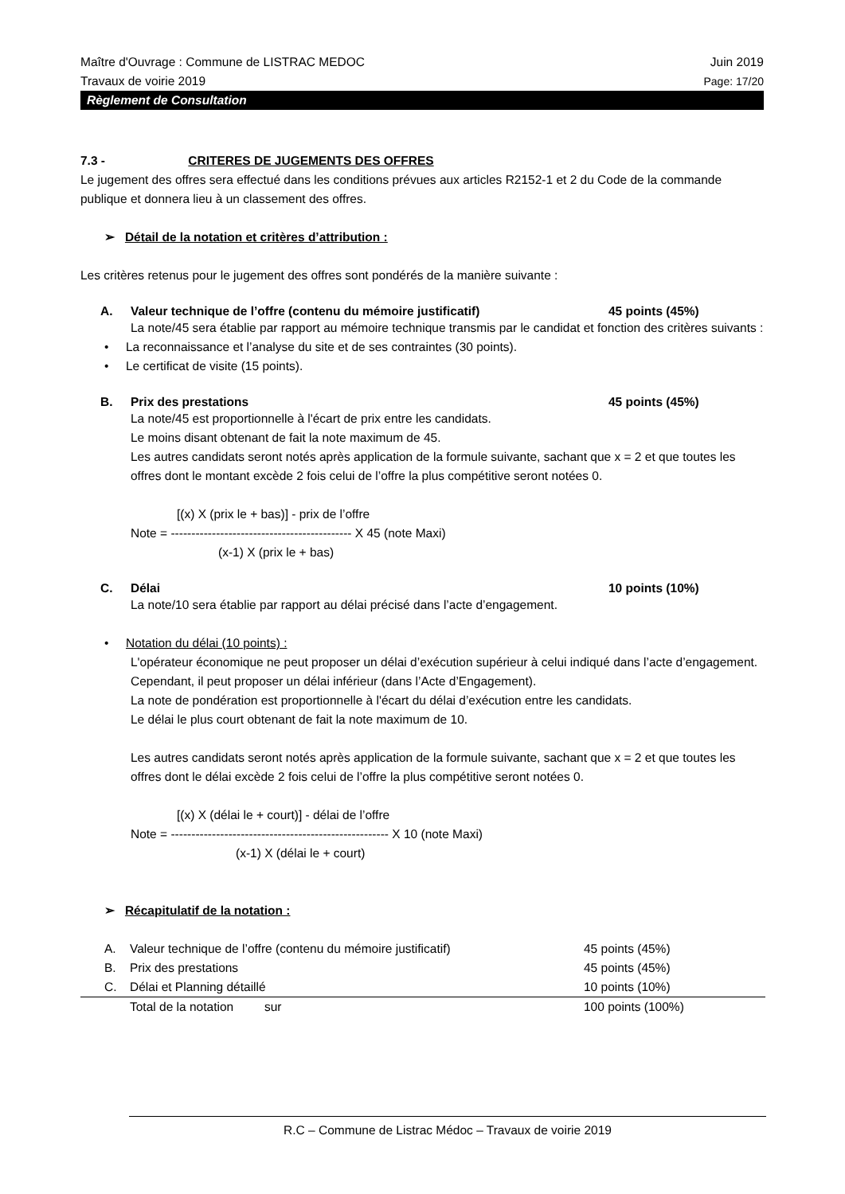Maître d'Ouvrage : Commune de LISTRAC MEDOC Juin 2019
Travaux de voirie 2019 Page: 17/20
Règlement de Consultation
7.3 - CRITERES DE JUGEMENTS DES OFFRES
Le jugement des offres sera effectué dans les conditions prévues aux articles R2152-1 et 2 du Code de la commande publique et donnera lieu à un classement des offres.
➢ Détail de la notation et critères d’attribution :
Les critères retenus pour le jugement des offres sont pondérés de la manière suivante :
A. Valeur technique de l’offre (contenu du mémoire justificatif) 45 points (45%)
La note/45 sera établie par rapport au mémoire technique transmis par le candidat et fonction des critères suivants :
• La reconnaissance et l’analyse du site et de ses contraintes (30 points).
• Le certificat de visite (15 points).
B. Prix des prestations 45 points (45%)
La note/45 est proportionnelle à l'écart de prix entre les candidats.
Le moins disant obtenant de fait la note maximum de 45.
Les autres candidats seront notés après application de la formule suivante, sachant que x = 2 et que toutes les offres dont le montant excède 2 fois celui de l’offre la plus compétitive seront notées 0.
[(x) X (prix le + bas)] - prix de l’offre
Note = -------------------------------------------- X 45 (note Maxi)
(x-1) X (prix le + bas)
C. Délai 10 points (10%)
La note/10 sera établie par rapport au délai précisé dans l’acte d’engagement.
• Notation du délai (10 points) :
L'opérateur économique ne peut proposer un délai d’exécution supérieur à celui indiqué dans l’acte d’engagement.
Cependant, il peut proposer un délai inférieur (dans l’Acte d’Engagement).
La note de pondération est proportionnelle à l'écart du délai d’exécution entre les candidats.
Le délai le plus court obtenant de fait la note maximum de 10.
Les autres candidats seront notés après application de la formule suivante, sachant que x = 2 et que toutes les offres dont le délai excède 2 fois celui de l’offre la plus compétitive seront notées 0.
[(x) X (délai le + court)] - délai de l’offre
Note = ----------------------------------------------------- X 10 (note Maxi)
(x-1) X (délai le + court)
➢ Récapitulatif de la notation :
| | A. | Valeur technique de l’offre (contenu du mémoire justificatif) | 45 points (45%) |
| | B. | Prix des prestations | 45 points (45%) |
| | C. | Délai et Planning détaillé | 10 points (10%) |
| | | Total de la notation sur | 100 points (100%) |
R.C – Commune de Listrac Médoc – Travaux de voirie 2019